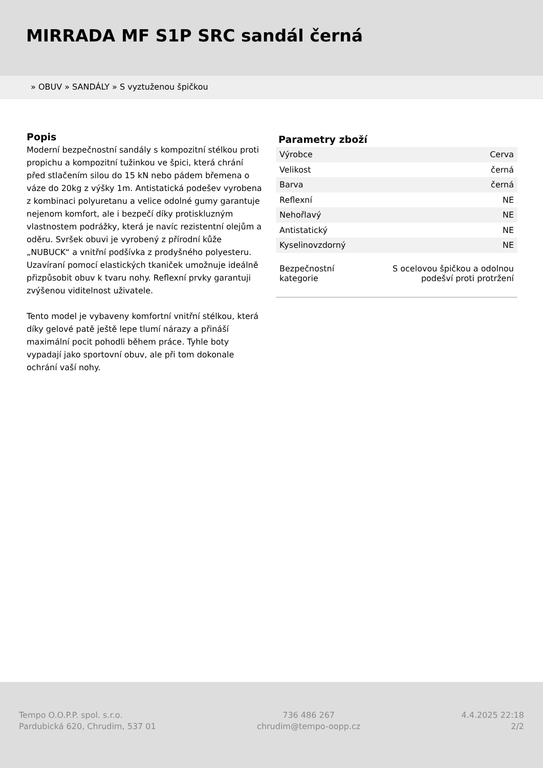MIRRADA MF S1P SRC sandál černá
» OBUV » SANDÁLY » S vyztuženou špičkou
Popis
Moderní bezpečnostní sandály s kompozitní stélkou proti propichu a kompozitní tužinkou ve špici, která chrání před stlačením silou do 15 kN nebo pádem břemena o váze do 20kg z výšky 1m. Antistatická podešev vyrobena z kombinaci polyuretanu a velice odolné gumy garantuje nejenom komfort, ale i bezpečí díky protiskluzným vlastnostem podrážky, která je navíc rezistentní olejům a oděru. Svršek obuvi je vyrobený z přírodní kůže „NUBUCK“ a vnitřní podšívka z prodyšného polyesteru. Uzavíraní pomocí elastických tkaniček umožnuje ideálně přizpůsobit obuv k tvaru nohy. Reflexní prvky garantuji zvýšenou viditelnost uživatele.
Tento model je vybaveny komfortní vnitřní stélkou, která díky gelové patě ještě lepe tlumí nárazy a přináší maximální pocit pohodli během práce. Tyhle boty vypadají jako sportovní obuv, ale při tom dokonale ochrání vaší nohy.
Parametry zboží
| Výrobce | Cerva |
| Velikost | černá |
| Barva | černá |
| Reflexní | NE |
| Nehořlavý | NE |
| Antistatický | NE |
| Kyselinovzdorný | NE |
| Bezpečnostní kategorie | S ocelovou špičkou a odolnou podešví proti protržení |
Tempo O.O.P.P. spol. s.r.o.
Pardubická 620, Chrudim, 537 01
736 486 267
chrudim@tempo-oopp.cz
4.4.2025 22:18
2/2